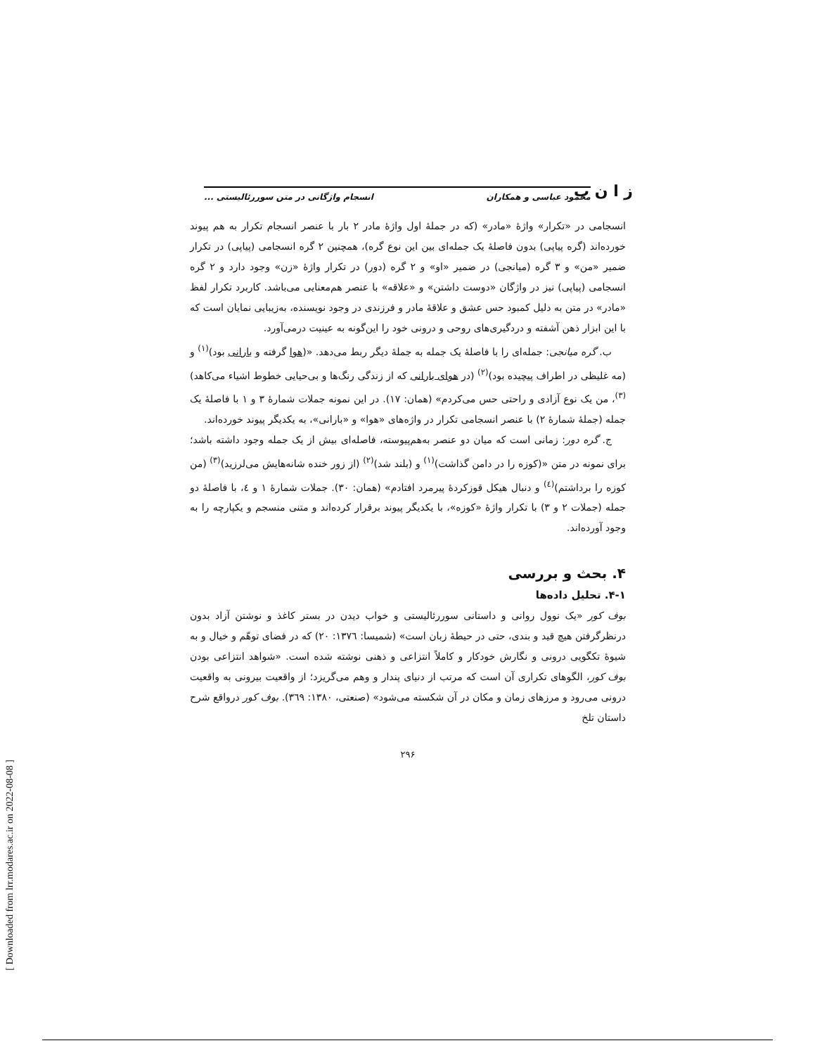ز ا ن ب
محمود عباسی و همکاران انسجام واژگانی در متن سوررئالیستی ...
انسجامی در «تکرار» واژهٔ «مادر» (که در جملهٔ اول واژهٔ مادر ۲ بار با عنصر انسجام تکرار به هم پیوند خورده‌اند (گره پیاپی) بدون فاصلهٔ یک جمله‌ای بین این نوع گره)، همچنین ۲ گره انسجامی (پیاپی) در تکرار ضمیر «من» و ۳ گره (میانجی) در ضمیر «او» و ۲ گره (دور) در تکرار واژهٔ «زن» وجود دارد و ۲ گره انسجامی (پیاپی) نیز در واژگان «دوست داشتن» و «علاقه» با عنصر هم‌معنایی می‌باشد. کاربرد تکرار لفظ «مادر» در متن به دلیل کمبود حس عشق و علاقهٔ مادر و فرزندی در وجود نویسنده، به‌زیبایی نمایان است که با این ابزار ذهن آشفته و دردگیری‌های روحی و درونی خود را این‌گونه به عینیت درمی‌آورد.
ب. گره میانجی: جمله‌ای را با فاصلهٔ یک جمله به جملهٔ دیگر ربط می‌دهد. «(هوا گرفته و بارانی بود)<sup>(۱)</sup> و (مه غلیظی در اطراف پیچیده بود)<sup>(۲)</sup> (در هوای بارانی که از زندگی رنگ‌ها و بی‌حیایی خطوط اشیاء می‌کاهد)<sup>(۳)</sup>، من یک نوع آزادی و راحتی حس می‌کردم» (همان: ۱۷). در این نمونه جملات شمارهٔ ۳ و ۱ با فاصلهٔ یک جمله (جملهٔ شمارهٔ ۲) با عنصر انسجامی تکرار در واژه‌های «هوا» و «بارانی»، به یکدیگر پیوند خورده‌اند.
ج. گره دور: زمانی است که میان دو عنصر به‌هم‌پیوسته، فاصله‌ای بیش از یک جمله وجود داشته باشد؛ برای نمونه در متن «(کوزه را در دامن گذاشت)<sup>(۱)</sup> و (بلند شد)<sup>(۲)</sup> (از زور خنده شانه‌هایش می‌لرزید)<sup>(۳)</sup> (من کوزه را برداشتم)<sup>(٤)</sup> و دنبال هیکل قوزکردهٔ پیرمرد افتادم» (همان: ۳۰). جملات شمارهٔ ۱ و ٤، با فاصلهٔ دو جمله (جملات ۲ و ۳) با تکرار واژهٔ «کوزه»، با یکدیگر پیوند برقرار کرده‌اند و متنی منسجم و یکپارچه را به وجود آورده‌اند.
۴. بحث و بررسی
۴-۱. تحلیل داده‌ها
بوف کور «یک نوول روانی و داستانی سوررئالیستی و خواب دیدن در بستر کاغذ و نوشتن آزاد بدون درنظرگرفتن هیچ قید و بندی، حتی در حیطهٔ زبان است» (شمیسا: ۱۳۷٦: ۲۰) که در فضای توهّم و خیال و به شیوهٔ تکگویی درونی و نگارش خودکار و کاملاً انتزاعی و ذهنی نوشته شده است. «شواهد انتزاعی بودن بوف کور، الگوهای تکراری آن است که مرتب از دنیای پندار و وهم می‌گریزد؛ از واقعیت بیرونی به واقعیت درونی می‌رود و مرزهای زمان و مکان در آن شکسته می‌شود» (صنعتی، ۱۳۸۰: ۳٦۹). بوف کور درواقع شرح داستان تلخ
۲۹۶
[ Downloaded from lrr.modares.ac.ir on 2022-08-08 ]